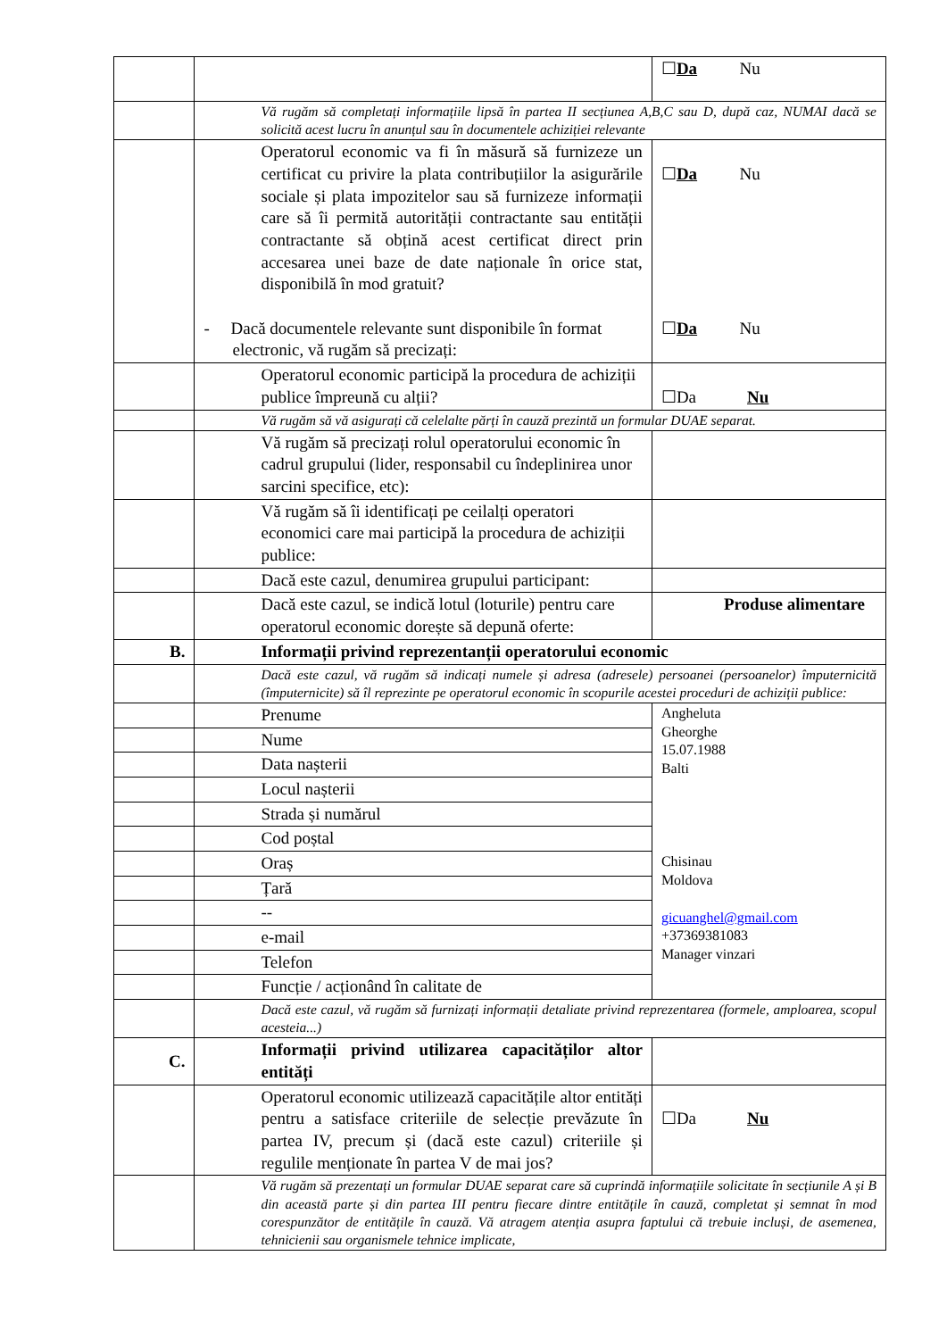| | | ☐ Da Nu |
| | Vă rugăm să completați informațiile lipsă în partea II secțiunea A,B,C sau D, după caz, NUMAI dacă se solicită acest lucru în anunțul sau în documentele achiziției relevante | |
| | Operatorul economic va fi în măsură să furnizeze un certificat cu privire la plata contribuțiilor la asigurările sociale și plata impozitelor sau să furnizeze informații care să îi permită autorității contractante sau entității contractante să obțină acest certificat direct prin accesarea unei baze de date naționale în orice stat, disponibilă în mod gratuit? - Dacă documentele relevante sunt disponibile în format electronic, vă rugăm să precizați: | ☐ Da Nu ☐ Da Nu |
| | Operatorul economic participă la procedura de achiziții publice împreună cu alții? | ☐Da Nu |
| | Vă rugăm să vă asigurați că celelalte părți în cauză prezintă un formular DUAE separat. | |
| | Vă rugăm să precizați rolul operatorului economic în cadrul grupului (lider, responsabil cu îndeplinirea unor sarcini specifice, etc): | |
| | Vă rugăm să îi identificați pe ceilalți operatori economici care mai participă la procedura de achiziții publice: | |
| | Dacă este cazul, denumirea grupului participant: | |
| | Dacă este cazul, se indică lotul (loturile) pentru care operatorul economic dorește să depună oferte: | Produse alimentare |
| B. | Informații privind reprezentanții operatorului economic | |
| | Dacă este cazul, vă rugăm să indicați numele și adresa (adresele) persoanei (persoanelor) împuternicită (împuternicite) să îl reprezinte pe operatorul economic în scopurile acestei proceduri de achiziții publice: | |
| | Prenume | Angheluta Gheorghe 15.07.1988 Balti Chisinau Moldova gicuanghel@gmail.com +37369381083 Manager vinzari |
| | Nume | |
| | Data nașterii | |
| | Locul nașterii | |
| | Strada și numărul | |
| | Cod poștal | |
| | Oraș | |
| | Țară | |
| | -- | |
| | e-mail | |
| | Telefon | |
| | Funcție / acționând în calitate de | |
| | Dacă este cazul, vă rugăm să furnizați informații detaliate privind reprezentarea (formele, amploarea, scopul acesteia...) | |
| C. | Informații privind utilizarea capacităților altor entități | |
| | Operatorul economic utilizează capacitățile altor entități pentru a satisface criteriile de selecție prevăzute în partea IV, precum și (dacă este cazul) criteriile și regulile menționate în partea V de mai jos? | ☐Da Nu |
| | Vă rugăm să prezentați un formular DUAE separat care să cuprindă informațiile solicitate în secțiunile A și B din această parte și din partea III pentru fiecare dintre entitățile în cauză, completat și semnat în mod corespunzător de entitățile în cauză. Vă atragem atenția asupra faptului că trebuie incluși, de asemenea, tehnicienii sau organismele tehnice implicate, | |